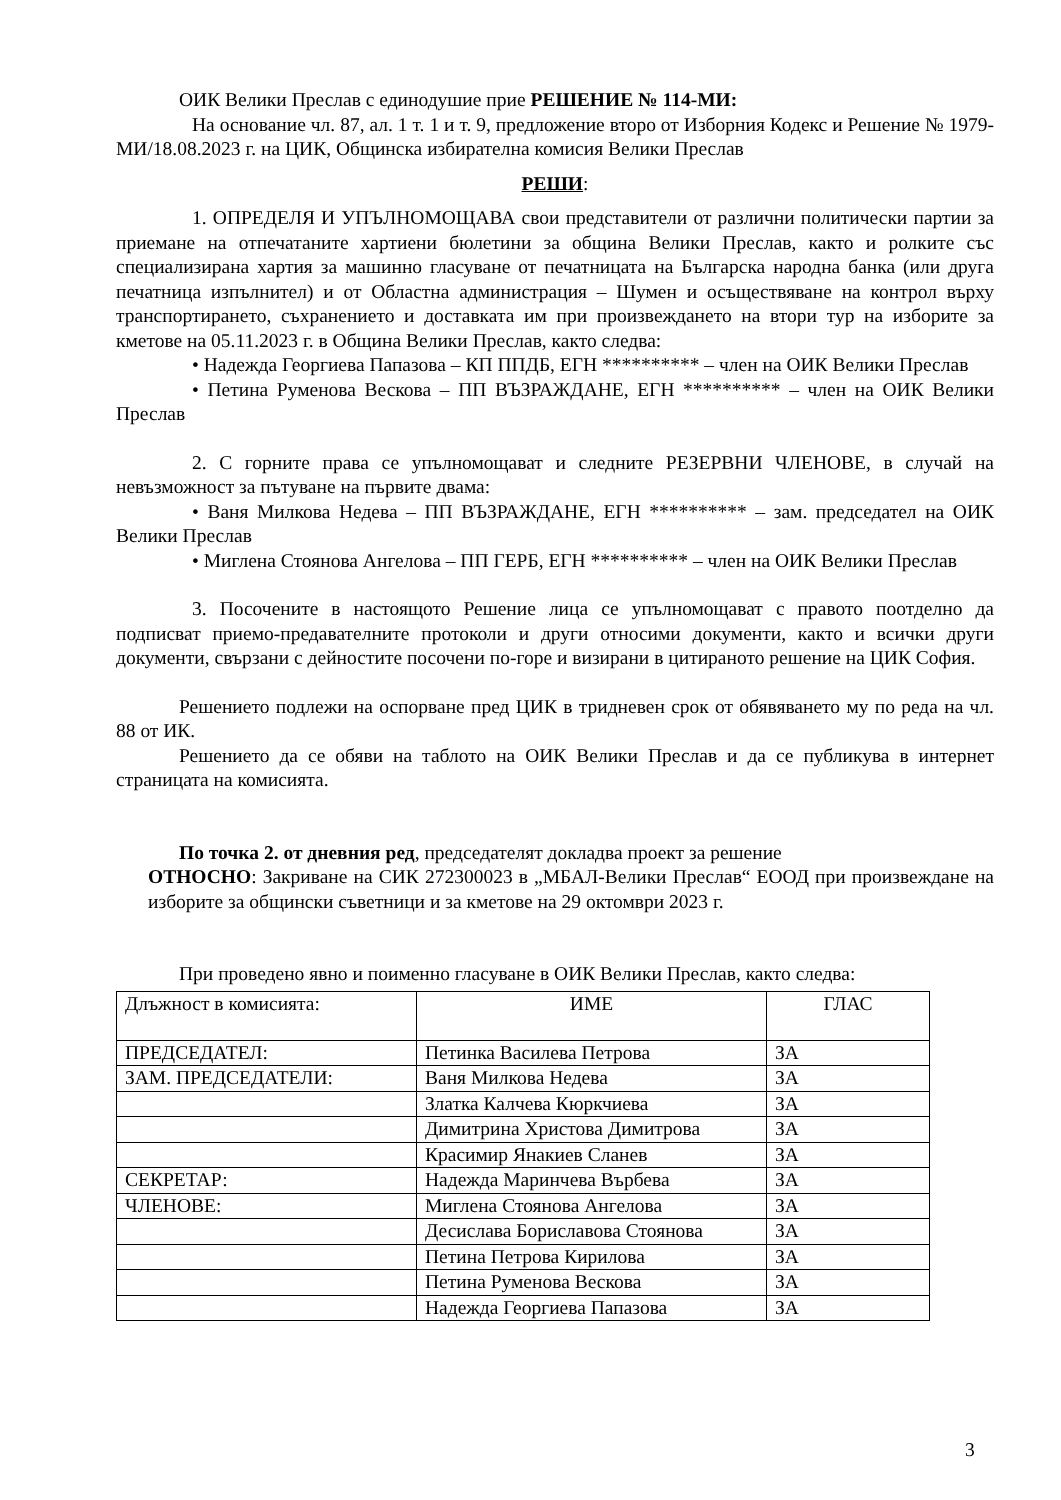ОИК Велики Преслав с единодушие прие РЕШЕНИЕ № 114-МИ:
На основание чл. 87, ал. 1 т. 1 и т. 9, предложение второ от Изборния Кодекс и Решение № 1979-МИ/18.08.2023 г. на ЦИК, Общинска избирателна комисия Велики Преслав
РЕШИ:
1. ОПРЕДЕЛЯ И УПЪЛНОМОЩАВА свои представители от различни политически партии за приемане на отпечатаните хартиени бюлетини за община Велики Преслав, както и ролките със специализирана хартия за машинно гласуване от печатницата на Българска народна банка (или друга печатница изпълнител) и от Областна администрация – Шумен и осъществяване на контрол върху транспортирането, съхранението и доставката им при произвеждането на втори тур на изборите за кметове на 05.11.2023 г. в Община Велики Преслав, както следва:
• Надежда Георгиева Папазова – КП ППДБ, ЕГН ********** – член на ОИК Велики Преслав
• Петина Руменова Вескова – ПП ВЪЗРАЖДАНЕ, ЕГН ********** – член на ОИК Велики Преслав
2. С горните права се упълномощават и следните РЕЗЕРВНИ ЧЛЕНОВЕ, в случай на невъзможност за пътуване на първите двама:
• Ваня Милкова Недева – ПП ВЪЗРАЖДАНЕ, ЕГН ********** – зам. председател на ОИК Велики Преслав
• Миглена Стоянова Ангелова – ПП ГЕРБ, ЕГН ********** – член на ОИК Велики Преслав
3. Посочените в настоящото Решение лица се упълномощават с правото поотделно да подписват приемо-предавателните протоколи и други относими документи, както и всички други документи, свързани с дейностите посочени по-горе и визирани в цитираното решение на ЦИК София.
Решението подлежи на оспорване пред ЦИК в тридневен срок от обявяването му по реда на чл. 88 от ИК.
Решението да се обяви на таблото на ОИК Велики Преслав и да се публикува в интернет страницата на комисията.
По точка 2. от дневния ред, председателят докладва проект за решение
ОТНОСНО: Закриване на СИК 272300023 в „МБАЛ-Велики Преслав“ ЕООД при произвеждане на изборите за общински съветници и за кметове на 29 октомври 2023 г.
При проведено явно и поименно гласуване в ОИК Велики Преслав, както следва:
| Длъжност в комисията: | ИМЕ | ГЛАС |
| ПРЕДСЕДАТЕЛ: | Петинка Василева Петрова | ЗА |
| ЗАМ. ПРЕДСЕДАТЕЛИ: | Ваня Милкова Недева | ЗА |
| | Златка Калчева Кюркчиева | ЗА |
| | Димитрина Христова Димитрова | ЗА |
| | Красимир Янакиев Сланев | ЗА |
| СЕКРЕТАР: | Надежда Маринчева Върбева | ЗА |
| ЧЛЕНОВЕ: | Миглена Стоянова Ангелова | ЗА |
| | Десислава Бориславова Стоянова | ЗА |
| | Петина Петрова Кирилова | ЗА |
| | Петина Руменова Вескова | ЗА |
| | Надежда Георгиева Папазова | ЗА |
3